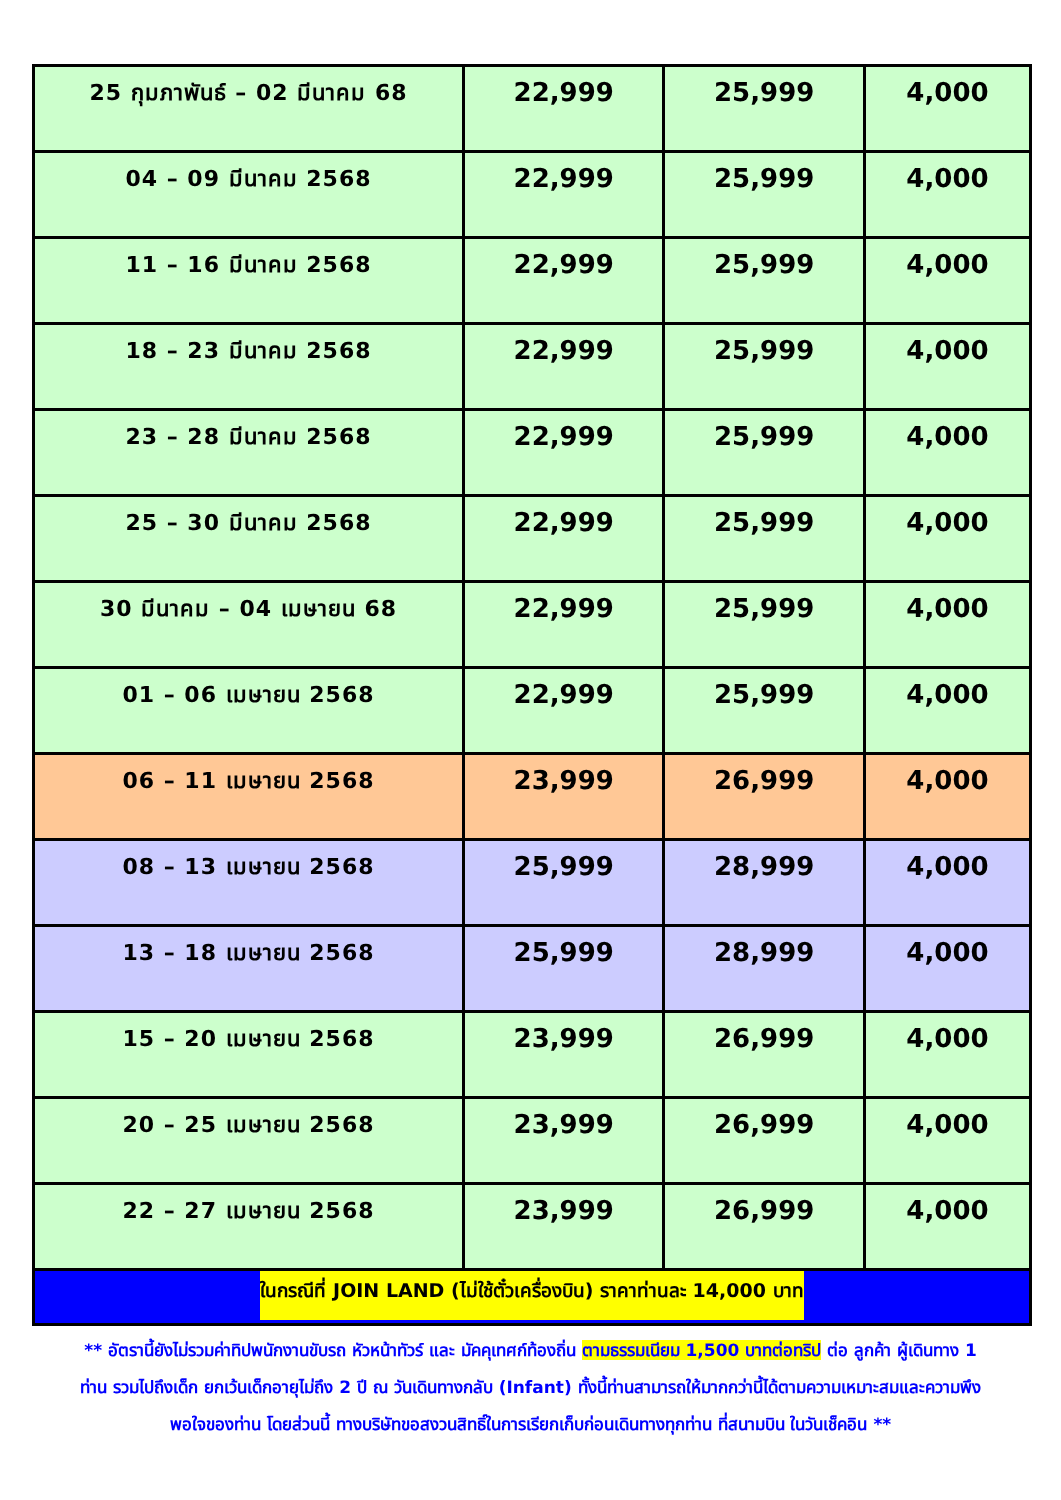| 25 กุมภาพันธ์ – 02 มีนาคม 68 | 22,999 | 25,999 | 4,000 |
| 04 – 09 มีนาคม 2568 | 22,999 | 25,999 | 4,000 |
| 11 – 16 มีนาคม 2568 | 22,999 | 25,999 | 4,000 |
| 18 – 23 มีนาคม 2568 | 22,999 | 25,999 | 4,000 |
| 23 – 28 มีนาคม 2568 | 22,999 | 25,999 | 4,000 |
| 25 – 30 มีนาคม 2568 | 22,999 | 25,999 | 4,000 |
| 30 มีนาคม – 04 เมษายน 68 | 22,999 | 25,999 | 4,000 |
| 01 – 06 เมษายน 2568 | 22,999 | 25,999 | 4,000 |
| 06 – 11 เมษายน 2568 | 23,999 | 26,999 | 4,000 |
| 08 – 13 เมษายน 2568 | 25,999 | 28,999 | 4,000 |
| 13 – 18 เมษายน 2568 | 25,999 | 28,999 | 4,000 |
| 15 – 20 เมษายน 2568 | 23,999 | 26,999 | 4,000 |
| 20 – 25 เมษายน 2568 | 23,999 | 26,999 | 4,000 |
| 22 – 27 เมษายน 2568 | 23,999 | 26,999 | 4,000 |
| ในกรณีที่ JOIN LAND (ไม่ใช้ตั๋วเครื่องบิน) ราคาท่านละ 14,000 บาท | | | |
** อัตรานี้ยังไม่รวมค่าทิปพนักงานขับรถ หัวหน้าทัวร์ และ มัคคุเทศก์ท้องถิ่น ตามธรรมเนียม 1,500 บาทต่อทริป ต่อ ลูกค้า ผู้เดินทาง 1 ท่าน รวมไปถึงเด็ก ยกเว้นเด็กอายุไม่ถึง 2 ปี ณ วันเดินทางกลับ (Infant) ทั้งนี้ท่านสามารถให้มากกว่านี้ได้ตามความเหมาะสมและความพึงพอใจของท่าน โดยส่วนนี้ ทางบริษัทขอสงวนสิทธิ์ในการเรียกเก็บก่อนเดินทางทุกท่าน ที่สนามบิน ในวันเช็คอิน **